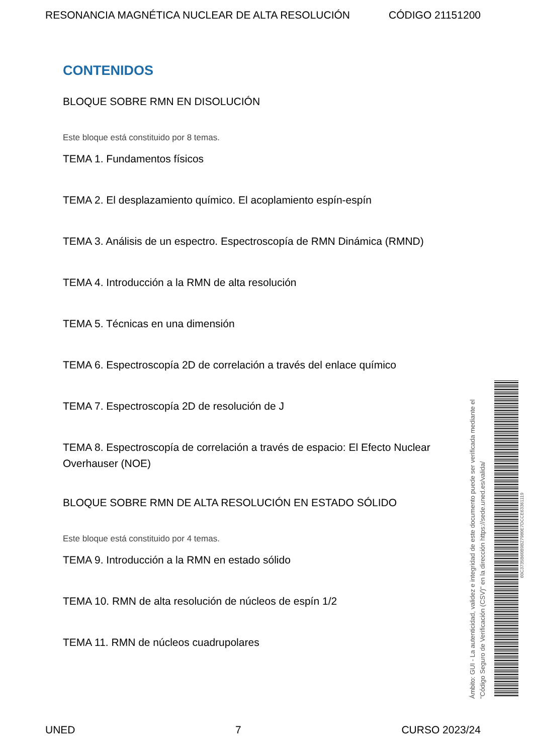RESONANCIA MAGNÉTICA NUCLEAR DE ALTA RESOLUCIÓN CÓDIGO 21151200
CONTENIDOS
BLOQUE SOBRE RMN EN DISOLUCIÓN
Este bloque está constituido por 8 temas.
TEMA 1. Fundamentos físicos
TEMA 2. El desplazamiento químico. El acoplamiento espín-espín
TEMA 3. Análisis de un espectro. Espectroscopía de RMN Dinámica (RMND)
TEMA 4. Introducción a la RMN de alta resolución
TEMA 5. Técnicas en una dimensión
TEMA 6. Espectroscopía 2D de correlación a través del enlace químico
TEMA 7. Espectroscopía 2D de resolución de J
TEMA 8. Espectroscopía de correlación a través de espacio: El Efecto Nuclear Overhauser (NOE)
BLOQUE SOBRE RMN DE ALTA RESOLUCIÓN EN ESTADO SÓLIDO
Este bloque está constituido por 4 temas.
TEMA 9. Introducción a la RMN en estado sólido
TEMA 10. RMN de alta resolución de núcleos de espín 1/2
TEMA 11. RMN de núcleos cuadrupolares
Ámbito: GUI - La autenticidad, validez e integridad de este documento puede ser verificada mediante el "Código Seguro de Verificación (CSV)" en la dirección https://sede.uned.es/valida/
60C3735B60B9B27980E7DCCE63361119
UNED 7 CURSO 2023/24